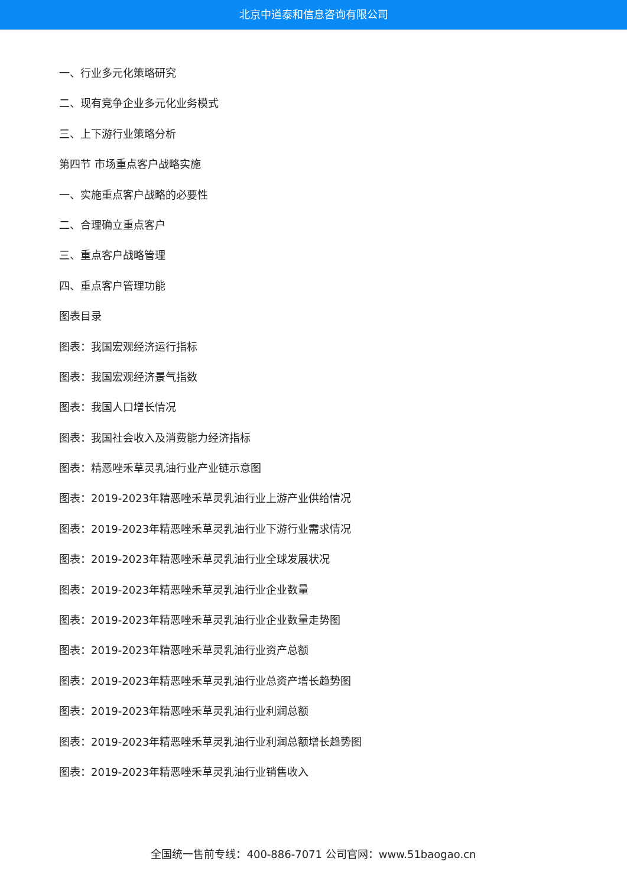北京中道泰和信息咨询有限公司
一、行业多元化策略研究
二、现有竞争企业多元化业务模式
三、上下游行业策略分析
第四节 市场重点客户战略实施
一、实施重点客户战略的必要性
二、合理确立重点客户
三、重点客户战略管理
四、重点客户管理功能
图表目录
图表：我国宏观经济运行指标
图表：我国宏观经济景气指数
图表：我国人口增长情况
图表：我国社会收入及消费能力经济指标
图表：精恶唑禾草灵乳油行业产业链示意图
图表：2019-2023年精恶唑禾草灵乳油行业上游产业供给情况
图表：2019-2023年精恶唑禾草灵乳油行业下游行业需求情况
图表：2019-2023年精恶唑禾草灵乳油行业全球发展状况
图表：2019-2023年精恶唑禾草灵乳油行业企业数量
图表：2019-2023年精恶唑禾草灵乳油行业企业数量走势图
图表：2019-2023年精恶唑禾草灵乳油行业资产总额
图表：2019-2023年精恶唑禾草灵乳油行业总资产增长趋势图
图表：2019-2023年精恶唑禾草灵乳油行业利润总额
图表：2019-2023年精恶唑禾草灵乳油行业利润总额增长趋势图
图表：2019-2023年精恶唑禾草灵乳油行业销售收入
全国统一售前专线：400-886-7071 公司官网：www.51baogao.cn